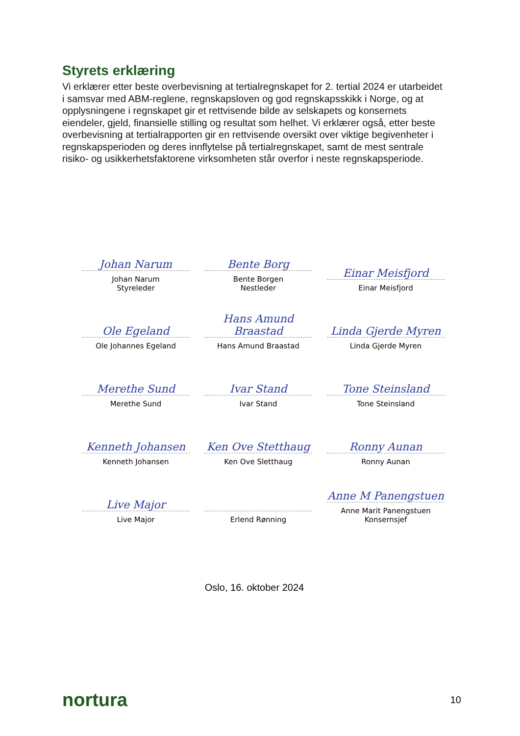Styrets erklæring
Vi erklærer etter beste overbevisning at tertialregnskapet for 2. tertial 2024 er utarbeidet i samsvar med ABM-reglene, regnskapsloven og god regnskapsskikk i Norge, og at opplysningene i regnskapet gir et rettvisende bilde av selskapets og konsernets eiendeler, gjeld, finansielle stilling og resultat som helhet. Vi erklærer også, etter beste overbevisning at tertialrapporten gir en rettvisende oversikt over viktige begivenheter i regnskapsperioden og deres innflytelse på tertialregnskapet, samt de mest sentrale risiko- og usikkerhetsfaktorene virksomheten står overfor i neste regnskapsperiode.
Johan Narum
Johan Narum
Styreleder
Bente Borg
Bente Borgen
Nestleder
Einar Meisfjord
Einar Meisfjord
Ole Egeland
Ole Johannes Egeland
Hans Amund Braastad
Hans Amund Braastad
Linda Gjerde Myren
Linda Gjerde Myren
Merethe Sund
Merethe Sund
Ivar Stand
Ivar Stand
Tone Steinsland
Tone Steinsland
Kenneth Johansen
Kenneth Johansen
Ken Ove Stetthaug
Ken Ove Sletthaug
Ronny Aunan
Ronny Aunan
Live Major
Live Major
Erlend Rønning
Anne M Panengstuen
Anne Marit Panengstuen
Konsernsjef
Oslo, 16. oktober 2024
nortura 10